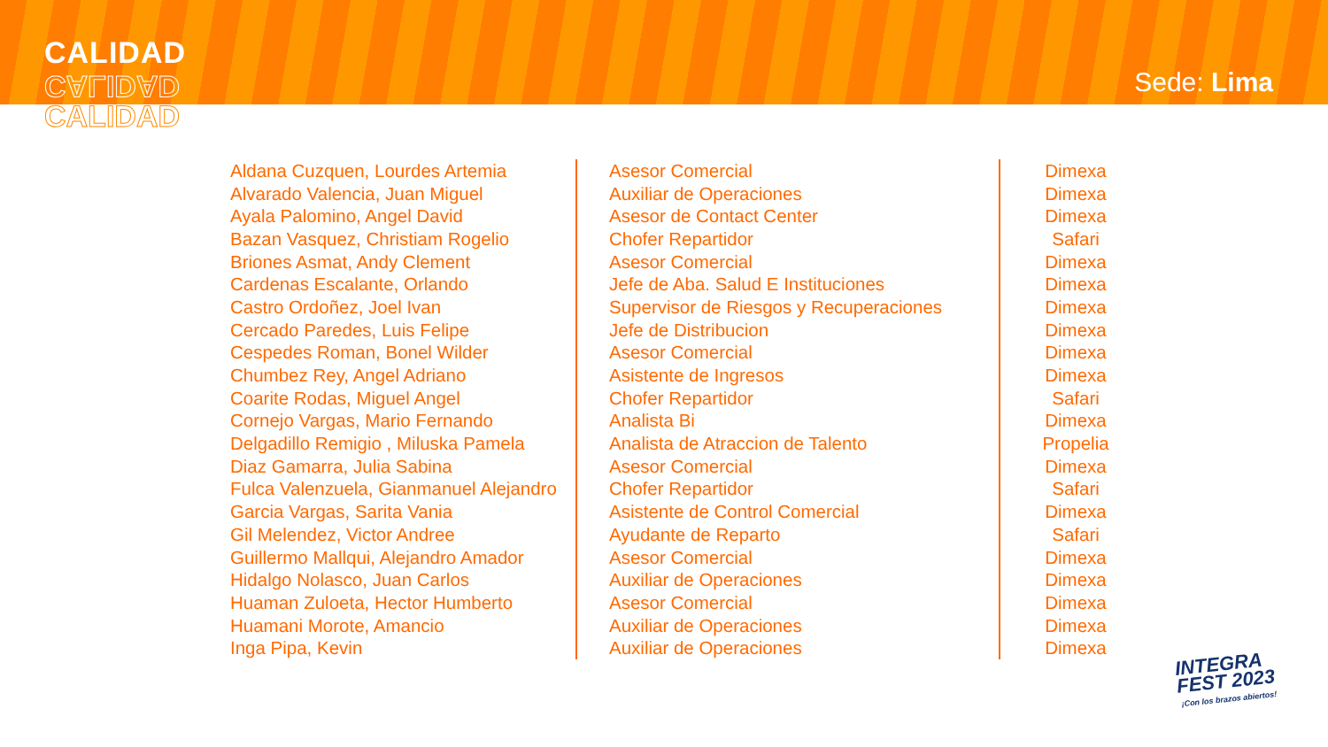CALIDAD
CALIDAD
CALIDAD
Sede: Lima
| Aldana Cuzquen, Lourdes Artemia | Asesor Comercial | Dimexa |
| Alvarado Valencia, Juan Miguel | Auxiliar de Operaciones | Dimexa |
| Ayala Palomino, Angel David | Asesor de Contact Center | Dimexa |
| Bazan Vasquez, Christiam Rogelio | Chofer Repartidor | Safari |
| Briones Asmat, Andy Clement | Asesor Comercial | Dimexa |
| Cardenas Escalante, Orlando | Jefe de Aba. Salud E Instituciones | Dimexa |
| Castro Ordoñez, Joel Ivan | Supervisor de Riesgos y Recuperaciones | Dimexa |
| Cercado Paredes, Luis Felipe | Jefe de Distribucion | Dimexa |
| Cespedes Roman, Bonel Wilder | Asesor Comercial | Dimexa |
| Chumbez Rey, Angel Adriano | Asistente de Ingresos | Dimexa |
| Coarite Rodas, Miguel Angel | Chofer Repartidor | Safari |
| Cornejo Vargas, Mario Fernando | Analista Bi | Dimexa |
| Delgadillo Remigio , Miluska Pamela | Analista de Atraccion de Talento | Propelia |
| Diaz Gamarra, Julia Sabina | Asesor Comercial | Dimexa |
| Fulca Valenzuela, Gianmanuel Alejandro | Chofer Repartidor | Safari |
| Garcia Vargas, Sarita Vania | Asistente de Control Comercial | Dimexa |
| Gil Melendez, Victor Andree | Ayudante de Reparto | Safari |
| Guillermo Mallqui, Alejandro Amador | Asesor Comercial | Dimexa |
| Hidalgo Nolasco, Juan Carlos | Auxiliar de Operaciones | Dimexa |
| Huaman Zuloeta, Hector Humberto | Asesor Comercial | Dimexa |
| Huamani Morote, Amancio | Auxiliar de Operaciones | Dimexa |
| Inga Pipa, Kevin | Auxiliar de Operaciones | Dimexa |
INTEGRA
FEST 2023
¡Con los brazos abiertos!